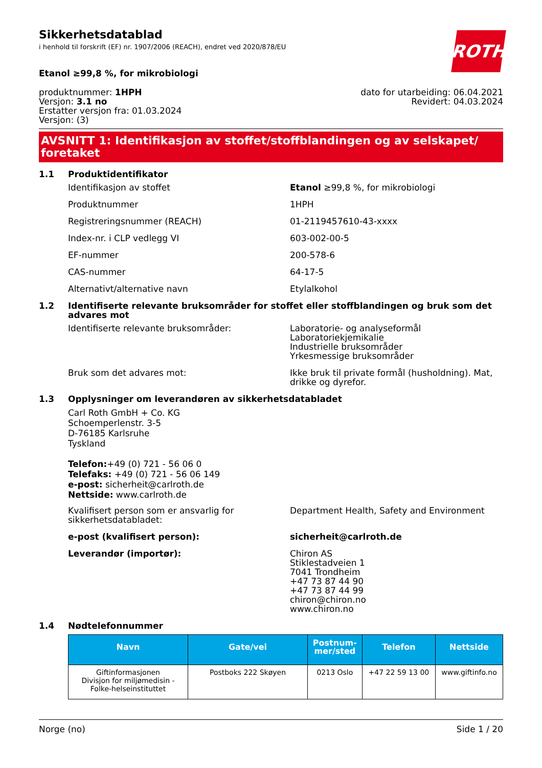ROTH
Sikkerhetsdatablad
i henhold til forskrift (EF) nr. 1907/2006 (REACH), endret ved 2020/878/EU
Etanol ≥99,8 %, for mikrobiologi
produktnummer: 1HPH
Versjon: 3.1 no
Erstatter versjon fra: 01.03.2024
Versjon: (3)
dato for utarbeiding: 06.04.2021
Revidert: 04.03.2024
AVSNITT 1: Identifikasjon av stoffet/stoffblandingen og av selskapet/ foretaket
1.1 Produktidentifikator
Identifikasjon av stoffet Etanol ≥99,8 %, for mikrobiologi
Produktnummer 1HPH
Registreringsnummer (REACH) 01-2119457610-43-xxxx
Index-nr. i CLP vedlegg VI 603-002-00-5
EF-nummer 200-578-6
CAS-nummer 64-17-5
Alternativt/alternative navn Etylalkohol
1.2 Identifiserte relevante bruksområder for stoffet eller stoffblandingen og bruk som det advares mot
Identifiserte relevante bruksområder: Laboratorie- og analyseformål
Laboratoriekjemikalie
Industrielle bruksområder
Yrkesmessige bruksområder
Bruk som det advares mot: Ikke bruk til private formål (husholdning). Mat, drikke og dyrefor.
1.3 Opplysninger om leverandøren av sikkerhetsdatabladet
Carl Roth GmbH + Co. KG
Schoemperlenstr. 3-5
D-76185 Karlsruhe
Tyskland
Telefon:+49 (0) 721 - 56 06 0
Telefaks: +49 (0) 721 - 56 06 149
e-post: sicherheit@carlroth.de
Nettside: www.carlroth.de
Kvalifisert person som er ansvarlig for sikkerhetsdatabladet:
Department Health, Safety and Environment
e-post (kvalifisert person): sicherheit@carlroth.de
Leverandør (importør): Chiron AS
Stiklestadveien 1
7041 Trondheim
+47 73 87 44 90
+47 73 87 44 99
chiron@chiron.no
www.chiron.no
1.4 Nødtelefonnummer
| Navn | Gate/vei | Postnum- mer/sted | Telefon | Nettside |
| --- | --- | --- | --- | --- |
| Giftinformasjonen Divisjon for miljømedisin - Folke-helseinstituttet | Postboks 222 Skøyen | 0213 Oslo | +47 22 59 13 00 | www.giftinfo.no |
Norge (no) Side 1 / 20